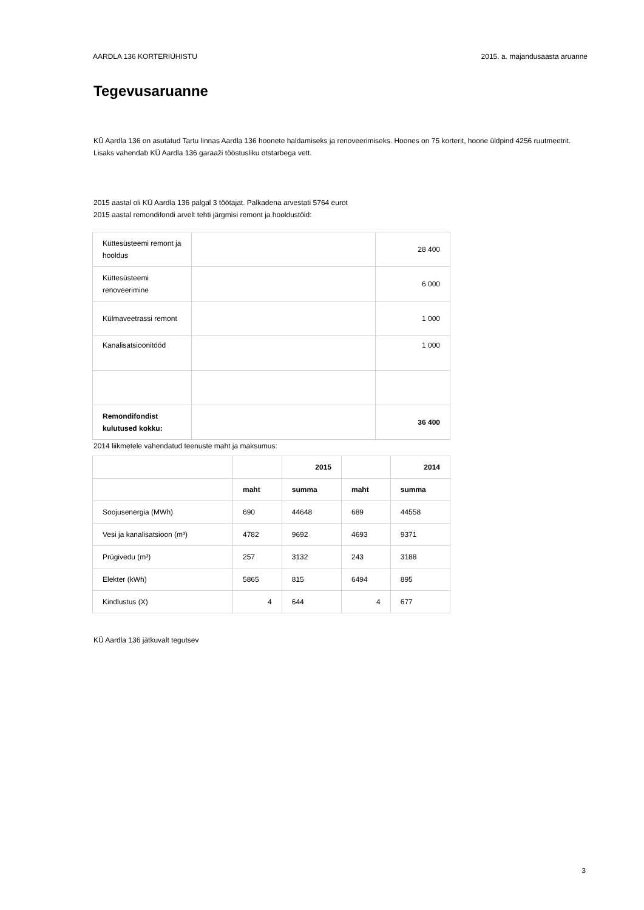AARDLA 136 KORTERIÜHISTU 2015. a. majandusaasta aruanne
Tegevusaruanne
KÜ Aardla 136 on asutatud Tartu linnas Aardla 136 hoonete haldamiseks ja renoveerimiseks. Hoones on 75 korterit, hoone üldpind 4256 ruutmeetrit. Lisaks vahendab KÜ Aardla 136 garaaži tööstusliku otstarbega vett.
2015 aastal oli KÜ Aardla 136 palgal 3 töötajat. Palkadena arvestati 5764 eurot
2015 aastal remondifondi arvelt tehti järgmisi remont ja hooldustöid:
| Küttesüsteemi remont ja hooldus | | 28 400 |
| Küttesüsteemi renoveerimine | | 6 000 |
| Külmaveetrassi remont | | 1 000 |
| Kanalisatsioonitööd | | 1 000 |
| Remondifondist kulutused kokku: | | 36 400 |
2014 liikmetele vahendatud teenuste maht ja maksumus:
| | | 2015 | | 2014 |
| | maht | summa | maht | summa |
| Soojusenergia (MWh) | 690 | 44648 | 689 | 44558 |
| Vesi ja kanalisatsioon (m³) | 4782 | 9692 | 4693 | 9371 |
| Prügivedu (m³) | 257 | 3132 | 243 | 3188 |
| Elekter (kWh) | 5865 | 815 | 6494 | 895 |
| Kindlustus (X) | 4 | 644 | 4 | 677 |
KÜ Aardla 136 jätkuvalt tegutsev
3